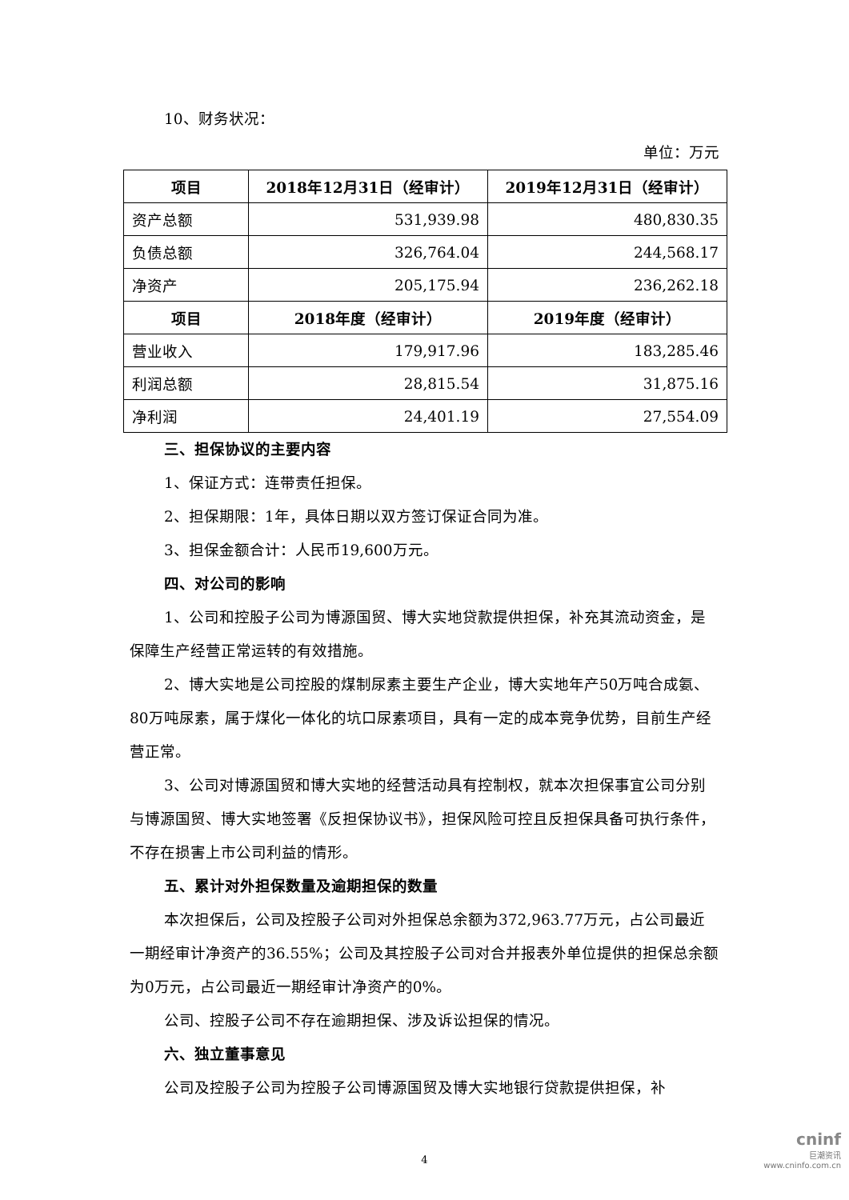10、财务状况：
单位：万元
| 项目 | 2018年12月31日（经审计） | 2019年12月31日（经审计） |
| --- | --- | --- |
| 资产总额 | 531,939.98 | 480,830.35 |
| 负债总额 | 326,764.04 | 244,568.17 |
| 净资产 | 205,175.94 | 236,262.18 |
| 项目 | 2018年度（经审计） | 2019年度（经审计） |
| 营业收入 | 179,917.96 | 183,285.46 |
| 利润总额 | 28,815.54 | 31,875.16 |
| 净利润 | 24,401.19 | 27,554.09 |
三、担保协议的主要内容
1、保证方式：连带责任担保。
2、担保期限：1年，具体日期以双方签订保证合同为准。
3、担保金额合计：人民币19,600万元。
四、对公司的影响
1、公司和控股子公司为博源国贸、博大实地贷款提供担保，补充其流动资金，是保障生产经营正常运转的有效措施。
2、博大实地是公司控股的煤制尿素主要生产企业，博大实地年产50万吨合成氨、80万吨尿素，属于煤化一体化的坑口尿素项目，具有一定的成本竞争优势，目前生产经营正常。
3、公司对博源国贸和博大实地的经营活动具有控制权，就本次担保事宜公司分别与博源国贸、博大实地签署《反担保协议书》，担保风险可控且反担保具备可执行条件，不存在损害上市公司利益的情形。
五、累计对外担保数量及逾期担保的数量
本次担保后，公司及控股子公司对外担保总余额为372,963.77万元，占公司最近一期经审计净资产的36.55%；公司及其控股子公司对合并报表外单位提供的担保总余额为0万元，占公司最近一期经审计净资产的0%。
公司、控股子公司不存在逾期担保、涉及诉讼担保的情况。
六、独立董事意见
公司及控股子公司为控股子公司博源国贸及博大实地银行贷款提供担保，补
4
cninf
巨潮资讯
www.cninfo.com.cn